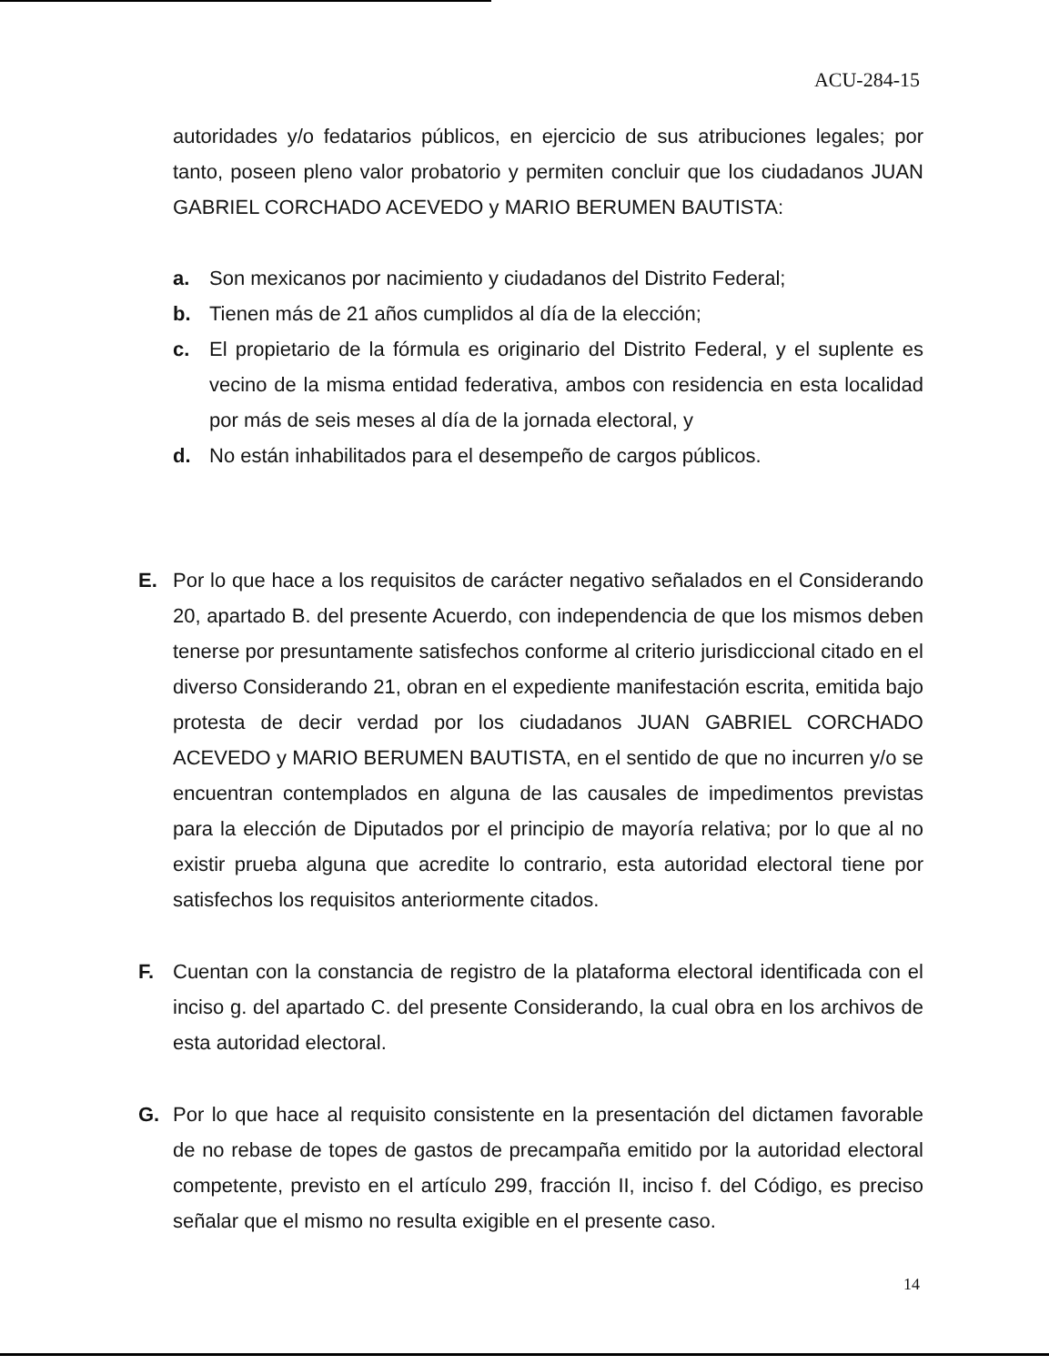ACU-284-15
autoridades y/o fedatarios públicos, en ejercicio de sus atribuciones legales; por tanto, poseen pleno valor probatorio y permiten concluir que los ciudadanos JUAN GABRIEL CORCHADO ACEVEDO y MARIO BERUMEN BAUTISTA:
a. Son mexicanos por nacimiento y ciudadanos del Distrito Federal;
b. Tienen más de 21 años cumplidos al día de la elección;
c. El propietario de la fórmula es originario del Distrito Federal, y el suplente es vecino de la misma entidad federativa, ambos con residencia en esta localidad por más de seis meses al día de la jornada electoral, y
d. No están inhabilitados para el desempeño de cargos públicos.
E. Por lo que hace a los requisitos de carácter negativo señalados en el Considerando 20, apartado B. del presente Acuerdo, con independencia de que los mismos deben tenerse por presuntamente satisfechos conforme al criterio jurisdiccional citado en el diverso Considerando 21, obran en el expediente manifestación escrita, emitida bajo protesta de decir verdad por los ciudadanos JUAN GABRIEL CORCHADO ACEVEDO y MARIO BERUMEN BAUTISTA, en el sentido de que no incurren y/o se encuentran contemplados en alguna de las causales de impedimentos previstas para la elección de Diputados por el principio de mayoría relativa; por lo que al no existir prueba alguna que acredite lo contrario, esta autoridad electoral tiene por satisfechos los requisitos anteriormente citados.
F. Cuentan con la constancia de registro de la plataforma electoral identificada con el inciso g. del apartado C. del presente Considerando, la cual obra en los archivos de esta autoridad electoral.
G. Por lo que hace al requisito consistente en la presentación del dictamen favorable de no rebase de topes de gastos de precampaña emitido por la autoridad electoral competente, previsto en el artículo 299, fracción II, inciso f. del Código, es preciso señalar que el mismo no resulta exigible en el presente caso.
14